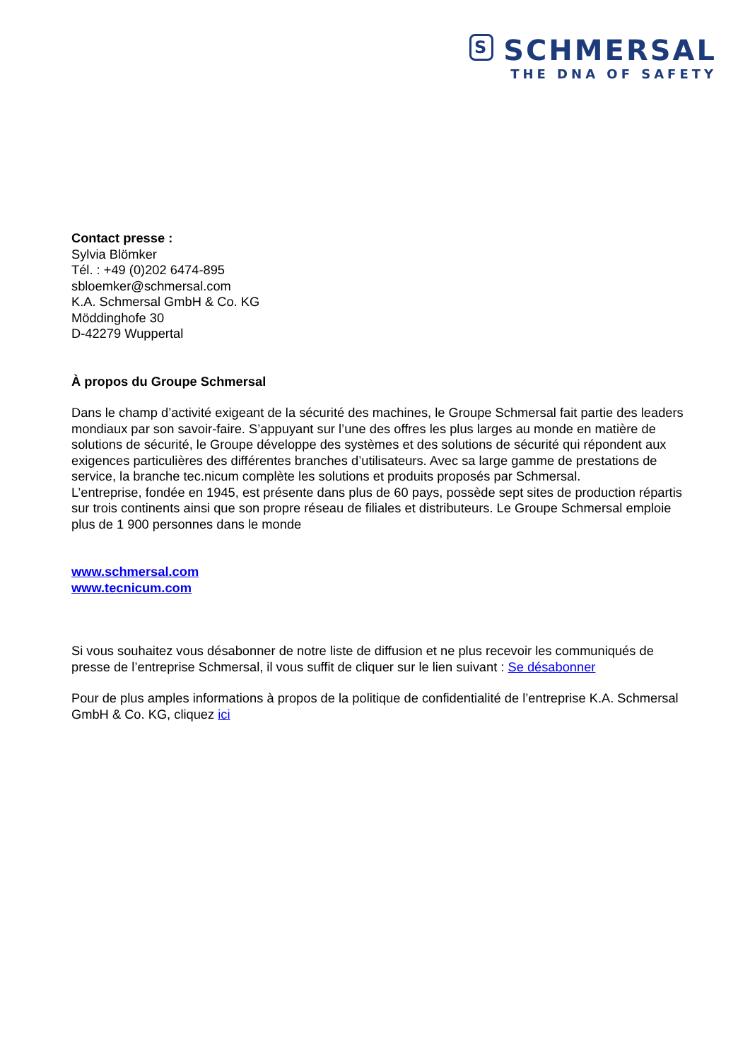S SCHMERSAL
THE DNA OF SAFETY
Contact presse :
Sylvia Blömker
Tél. : +49 (0)202 6474-895
sbloemker@schmersal.com
K.A. Schmersal GmbH & Co. KG
Möddinghofe 30
D-42279 Wuppertal
À propos du Groupe Schmersal
Dans le champ d’activité exigeant de la sécurité des machines, le Groupe Schmersal fait partie des leaders mondiaux par son savoir-faire. S’appuyant sur l’une des offres les plus larges au monde en matière de solutions de sécurité, le Groupe développe des systèmes et des solutions de sécurité qui répondent aux exigences particulières des différentes branches d’utilisateurs. Avec sa large gamme de prestations de service, la branche tec.nicum complète les solutions et produits proposés par Schmersal.
L’entreprise, fondée en 1945, est présente dans plus de 60 pays, possède sept sites de production répartis sur trois continents ainsi que son propre réseau de filiales et distributeurs. Le Groupe Schmersal emploie plus de 1 900 personnes dans le monde
www.schmersal.com
www.tecnicum.com
Si vous souhaitez vous désabonner de notre liste de diffusion et ne plus recevoir les communiqués de presse de l’entreprise Schmersal, il vous suffit de cliquer sur le lien suivant : Se désabonner
Pour de plus amples informations à propos de la politique de confidentialité de l’entreprise K.A. Schmersal GmbH & Co. KG, cliquez ici